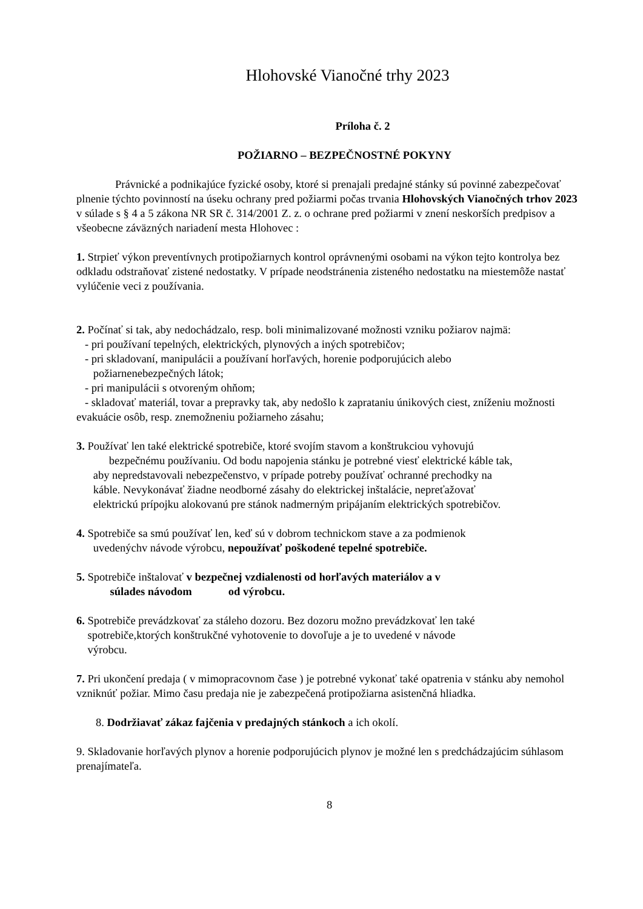Hlohovské Vianočné trhy 2023
Príloha č. 2
POŽIARNO – BEZPEČNOSTNÉ POKYNY
Právnické a podnikajúce fyzické osoby, ktoré si prenajali predajné stánky sú povinné zabezpečovať plnenie týchto povinností na úseku ochrany pred požiarmi počas trvania Hlohovských Vianočných trhov 2023 v súlade s § 4 a 5 zákona NR SR č. 314/2001 Z. z. o ochrane pred požiarmi v znení neskorších predpisov a všeobecne záväzných nariadení mesta Hlohovec :
1. Strpieť výkon preventívnych protipožiarnych kontrol oprávnenými osobami na výkon tejto kontrolya bez odkladu odstraňovať zistené nedostatky. V prípade neodstránenia zisteného nedostatku na miestemôže nastať vylúčenie veci z používania.
2. Počínať si tak, aby nedochádzalo, resp. boli minimalizované možnosti vzniku požiarov najmä:
- pri používaní tepelných, elektrických, plynových a iných spotrebičov;
- pri skladovaní, manipulácii a používaní horľavých, horenie podporujúcich alebo
požiarnenebezpečných látok;
- pri manipulácii s otvoreným ohňom;
- skladovať materiál, tovar a prepravky tak, aby nedošlo k zaprataniu únikových ciest, zníženiu možnosti evakuácie osôb, resp. znemožneniu požiarneho zásahu;
3. Používať len také elektrické spotrebiče, ktoré svojím stavom a konštrukciou vyhovujú
bezpečnému používaniu. Od bodu napojenia stánku je potrebné viesť elektrické káble tak,
aby nepredstavovali nebezpečenstvo, v prípade potreby používať ochranné prechodky na
káble. Nevykonávať žiadne neodborné zásahy do elektrickej inštalácie, nepreťažovať
elektrickú prípojku alokovanú pre stánok nadmerným pripájaním elektrických spotrebičov.
4. Spotrebiče sa smú používať len, keď sú v dobrom technickom stave a za podmienok
uvedenýchv návode výrobcu, nepoužívať poškodené tepelné spotrebiče.
5. Spotrebiče inštalovať v bezpečnej vzdialenosti od horľavých materiálov a v
súlades návodom od výrobcu.
6. Spotrebiče prevádzkovať za stáleho dozoru. Bez dozoru možno prevádzkovať len také
spotrebiče,ktorých konštrukčné vyhotovenie to dovoľuje a je to uvedené v návode
výrobcu.
7. Pri ukončení predaja ( v mimopracovnom čase ) je potrebné vykonať také opatrenia v stánku aby nemohol vzniknúť požiar. Mimo času predaja nie je zabezpečená protipožiarna asistenčná hliadka.
8. Dodržiavať zákaz fajčenia v predajných stánkoch a ich okolí.
9. Skladovanie horľavých plynov a horenie podporujúcich plynov je možné len s predchádzajúcim súhlasom prenajímateľa.
8